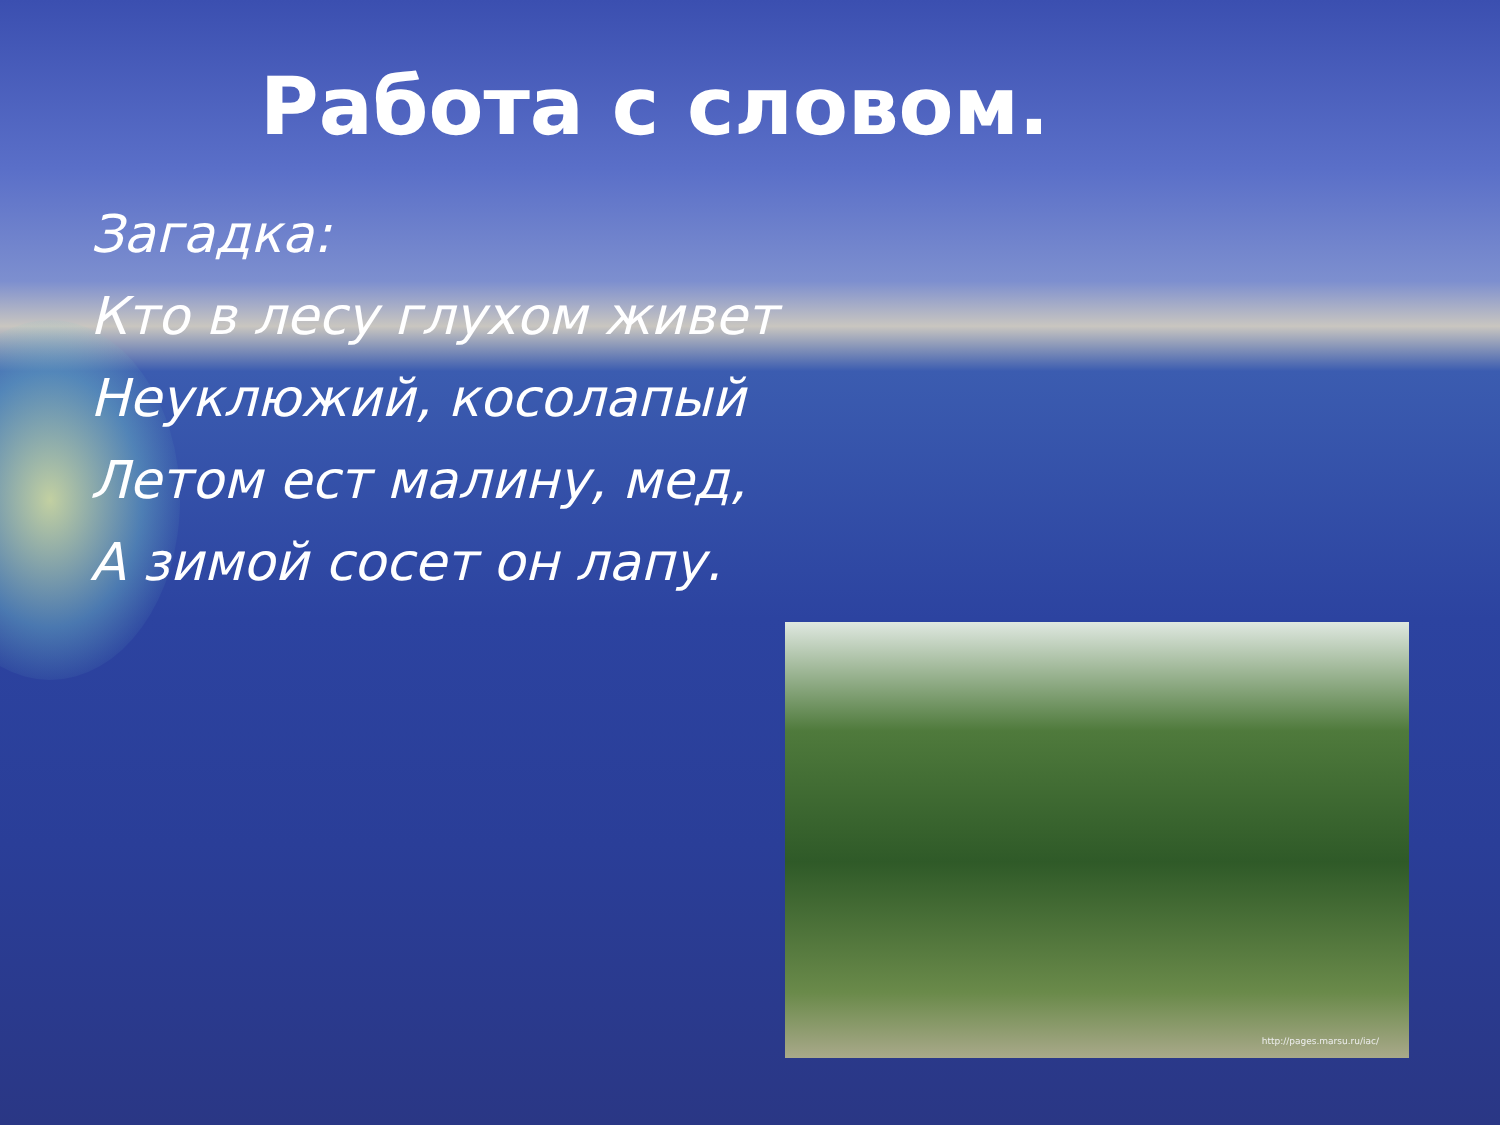Работа с словом.
Загадка:
Кто в лесу глухом живет
Неуклюжий, косолапый
Летом ест малину, мед,
А зимой сосет он лапу.
http://pages.marsu.ru/iac/